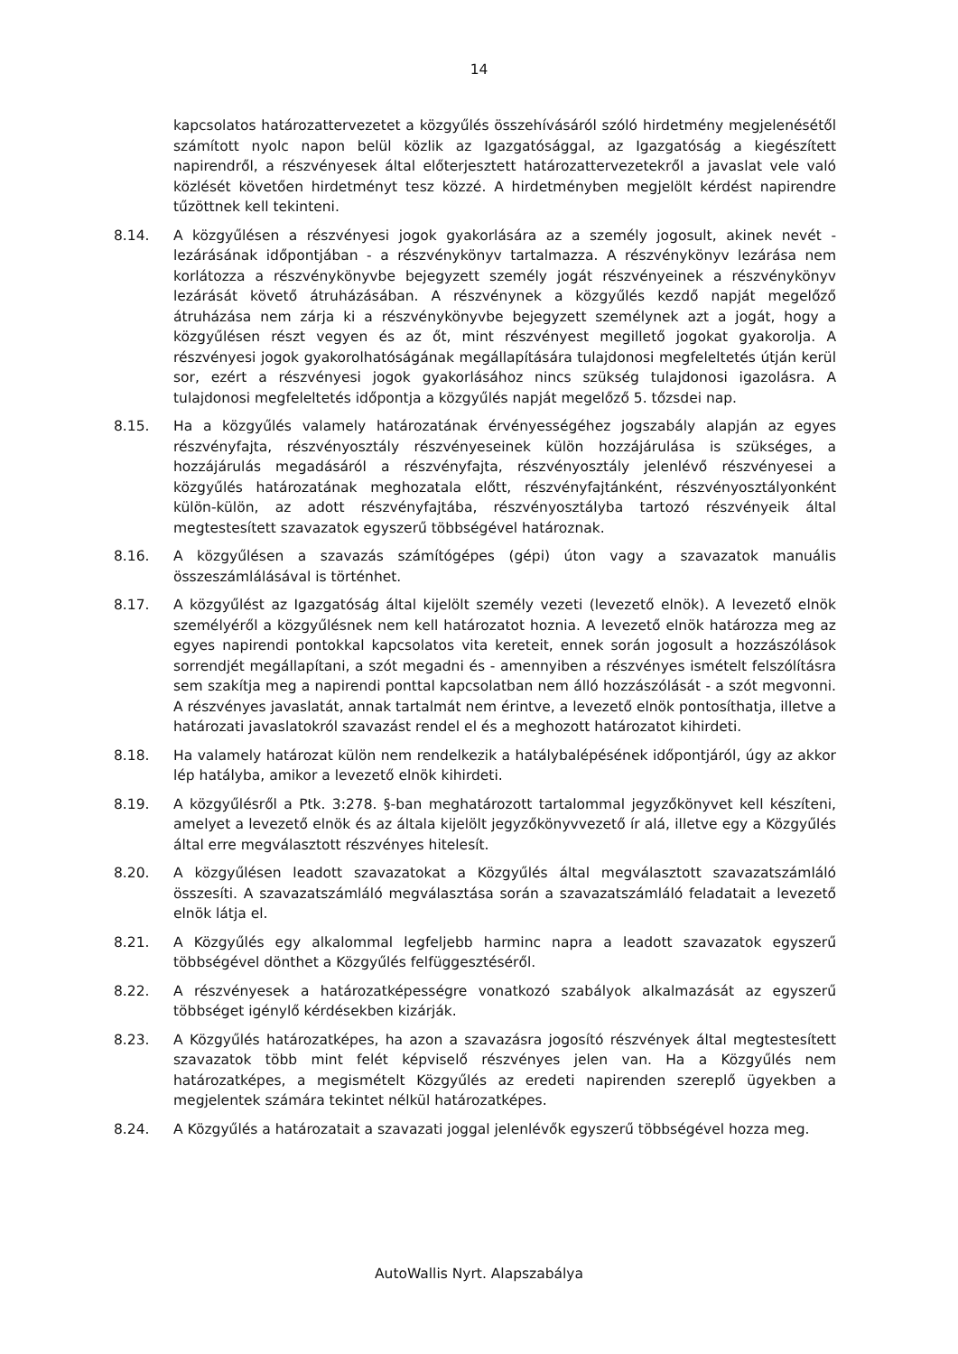14
kapcsolatos határozattervezetet a közgyűlés összehívásáról szóló hirdetmény megjelenésétől számított nyolc napon belül közlik az Igazgatósággal, az Igazgatóság a kiegészített napirendről, a részvényesek által előterjesztett határozattervezetekről a javaslat vele való közlését követően hirdetményt tesz közzé. A hirdetményben megjelölt kérdést napirendre tűzöttnek kell tekinteni.
8.14. A közgyűlésen a részvényesi jogok gyakorlására az a személy jogosult, akinek nevét - lezárásának időpontjában - a részvénykönyv tartalmazza. A részvénykönyv lezárása nem korlátozza a részvénykönyvbe bejegyzett személy jogát részvényeinek a részvénykönyv lezárását követő átruházásában. A részvénynek a közgyűlés kezdő napját megelőző átruházása nem zárja ki a részvénykönyvbe bejegyzett személynek azt a jogát, hogy a közgyűlésen részt vegyen és az őt, mint részvényest megillető jogokat gyakorolja. A részvényesi jogok gyakorolhatóságának megállapítására tulajdonosi megfeleltetés útján kerül sor, ezért a részvényesi jogok gyakorlásához nincs szükség tulajdonosi igazolásra. A tulajdonosi megfeleltetés időpontja a közgyűlés napját megelőző 5. tőzsdei nap.
8.15. Ha a közgyűlés valamely határozatának érvényességéhez jogszabály alapján az egyes részvényfajta, részvényosztály részvényeseinek külön hozzájárulása is szükséges, a hozzájárulás megadásáról a részvényfajta, részvényosztály jelenlévő részvényesei a közgyűlés határozatának meghozatala előtt, részvényfajtánként, részvényosztályonként külön-külön, az adott részvényfajtába, részvényosztályba tartozó részvényeik által megtestesített szavazatok egyszerű többségével határoznak.
8.16. A közgyűlésen a szavazás számítógépes (gépi) úton vagy a szavazatok manuális összeszámlálásával is történhet.
8.17. A közgyűlést az Igazgatóság által kijelölt személy vezeti (levezető elnök). A levezető elnök személyéről a közgyűlésnek nem kell határozatot hoznia. A levezető elnök határozza meg az egyes napirendi pontokkal kapcsolatos vita kereteit, ennek során jogosult a hozzászólások sorrendjét megállapítani, a szót megadni és - amennyiben a részvényes ismételt felszólításra sem szakítja meg a napirendi ponttal kapcsolatban nem álló hozzászólását - a szót megvonni. A részvényes javaslatát, annak tartalmát nem érintve, a levezető elnök pontosíthatja, illetve a határozati javaslatokról szavazást rendel el és a meghozott határozatot kihirdeti.
8.18. Ha valamely határozat külön nem rendelkezik a hatálybalépésének időpontjáról, úgy az akkor lép hatályba, amikor a levezető elnök kihirdeti.
8.19. A közgyűlésről a Ptk. 3:278. §-ban meghatározott tartalommal jegyzőkönyvet kell készíteni, amelyet a levezető elnök és az általa kijelölt jegyzőkönyvvezető ír alá, illetve egy a Közgyűlés által erre megválasztott részvényes hitelesít.
8.20. A közgyűlésen leadott szavazatokat a Közgyűlés által megválasztott szavazatszámláló összesíti. A szavazatszámláló megválasztása során a szavazatszámláló feladatait a levezető elnök látja el.
8.21. A Közgyűlés egy alkalommal legfeljebb harminc napra a leadott szavazatok egyszerű többségével dönthet a Közgyűlés felfüggesztéséről.
8.22. A részvényesek a határozatképességre vonatkozó szabályok alkalmazását az egyszerű többséget igénylő kérdésekben kizárják.
8.23. A Közgyűlés határozatképes, ha azon a szavazásra jogosító részvények által megtestesített szavazatok több mint felét képviselő részvényes jelen van. Ha a Közgyűlés nem határozatképes, a megismételt Közgyűlés az eredeti napirenden szereplő ügyekben a megjelentek számára tekintet nélkül határozatképes.
8.24. A Közgyűlés a határozatait a szavazati joggal jelenlévők egyszerű többségével hozza meg.
AutoWallis Nyrt. Alapszabálya